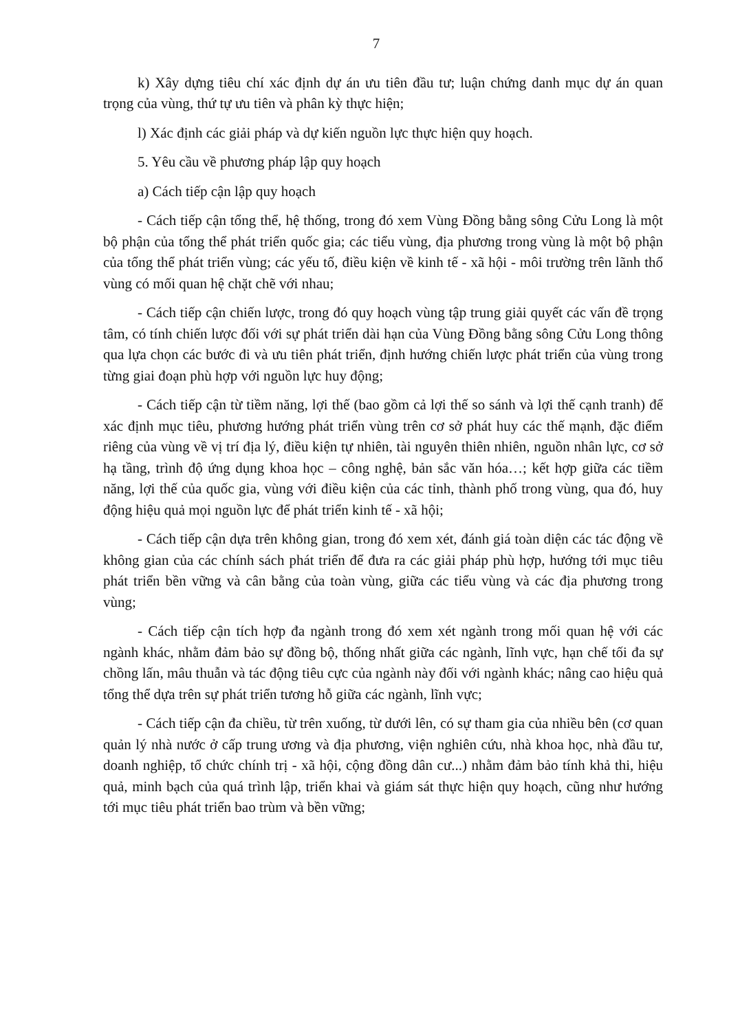7
k) Xây dựng tiêu chí xác định dự án ưu tiên đầu tư; luận chứng danh mục dự án quan trọng của vùng, thứ tự ưu tiên và phân kỳ thực hiện;
l) Xác định các giải pháp và dự kiến nguồn lực thực hiện quy hoạch.
5. Yêu cầu về phương pháp lập quy hoạch
a) Cách tiếp cận lập quy hoạch
- Cách tiếp cận tổng thể, hệ thống, trong đó xem Vùng Đồng bằng sông Cửu Long là một bộ phận của tổng thể phát triển quốc gia; các tiểu vùng, địa phương trong vùng là một bộ phận của tổng thể phát triển vùng; các yếu tố, điều kiện về kinh tế - xã hội - môi trường trên lãnh thổ vùng có mối quan hệ chặt chẽ với nhau;
- Cách tiếp cận chiến lược, trong đó quy hoạch vùng tập trung giải quyết các vấn đề trọng tâm, có tính chiến lược đối với sự phát triển dài hạn của Vùng Đồng bằng sông Cửu Long thông qua lựa chọn các bước đi và ưu tiên phát triển, định hướng chiến lược phát triển của vùng trong từng giai đoạn phù hợp với nguồn lực huy động;
- Cách tiếp cận từ tiềm năng, lợi thế (bao gồm cả lợi thế so sánh và lợi thế cạnh tranh) để xác định mục tiêu, phương hướng phát triển vùng trên cơ sở phát huy các thế mạnh, đặc điểm riêng của vùng về vị trí địa lý, điều kiện tự nhiên, tài nguyên thiên nhiên, nguồn nhân lực, cơ sở hạ tầng, trình độ ứng dụng khoa học – công nghệ, bản sắc văn hóa…; kết hợp giữa các tiềm năng, lợi thế của quốc gia, vùng với điều kiện của các tỉnh, thành phố trong vùng, qua đó, huy động hiệu quả mọi nguồn lực để phát triển kinh tế - xã hội;
- Cách tiếp cận dựa trên không gian, trong đó xem xét, đánh giá toàn diện các tác động về không gian của các chính sách phát triển để đưa ra các giải pháp phù hợp, hướng tới mục tiêu phát triển bền vững và cân bằng của toàn vùng, giữa các tiểu vùng và các địa phương trong vùng;
- Cách tiếp cận tích hợp đa ngành trong đó xem xét ngành trong mối quan hệ với các ngành khác, nhằm đảm bảo sự đồng bộ, thống nhất giữa các ngành, lĩnh vực, hạn chế tối đa sự chồng lấn, mâu thuẫn và tác động tiêu cực của ngành này đối với ngành khác; nâng cao hiệu quả tổng thể dựa trên sự phát triển tương hỗ giữa các ngành, lĩnh vực;
- Cách tiếp cận đa chiều, từ trên xuống, từ dưới lên, có sự tham gia của nhiều bên (cơ quan quản lý nhà nước ở cấp trung ương và địa phương, viện nghiên cứu, nhà khoa học, nhà đầu tư, doanh nghiệp, tổ chức chính trị - xã hội, cộng đồng dân cư...) nhằm đảm bảo tính khả thi, hiệu quả, minh bạch của quá trình lập, triển khai và giám sát thực hiện quy hoạch, cũng như hướng tới mục tiêu phát triển bao trùm và bền vững;